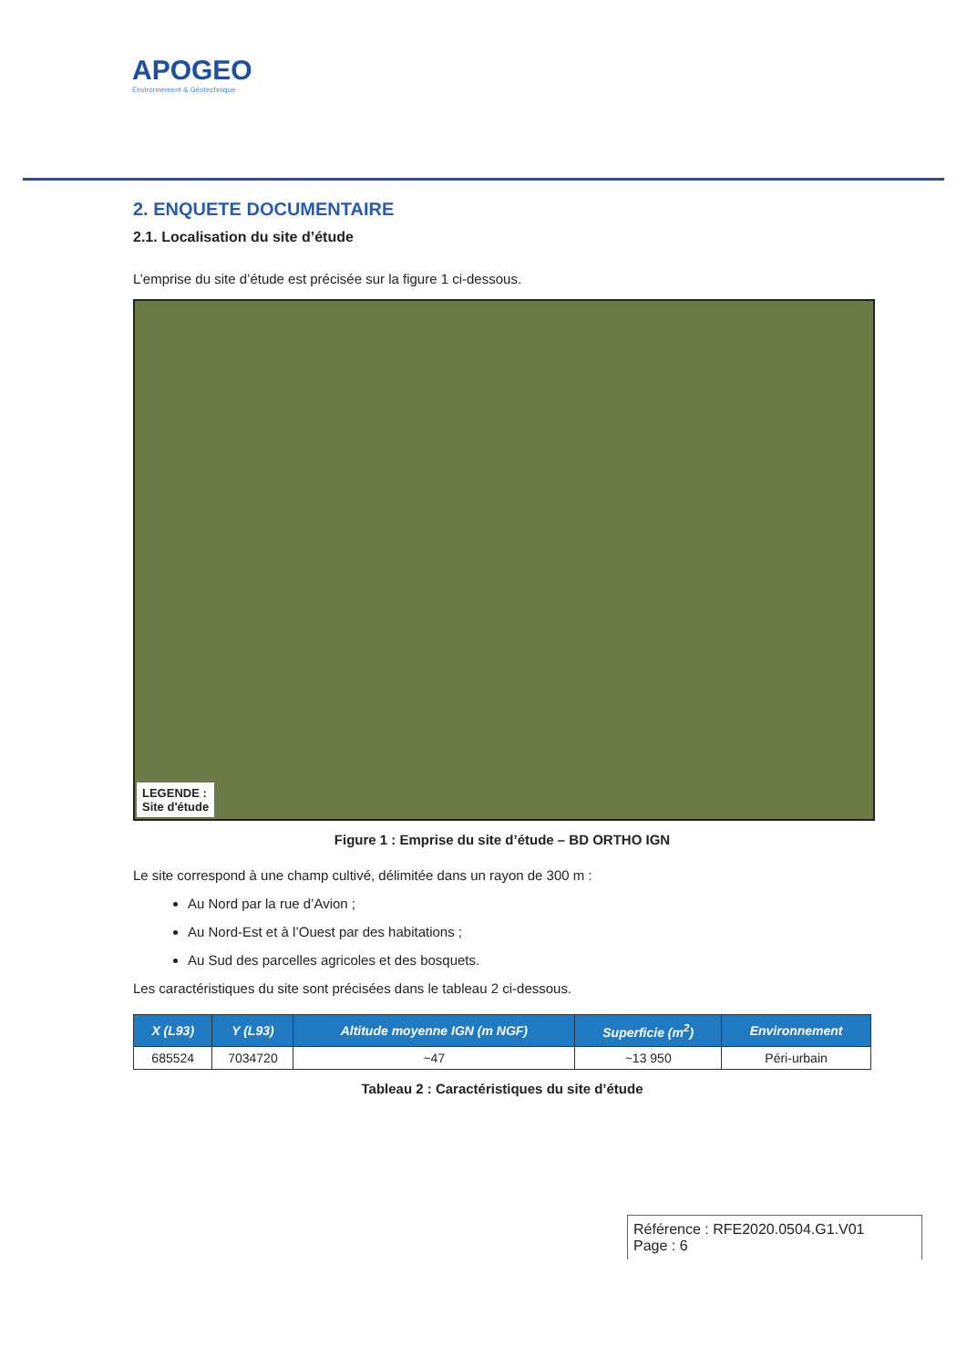APOGEO
Environnement & Géotechnique
2. ENQUETE DOCUMENTAIRE
2.1. Localisation du site d’étude
L’emprise du site d’étude est précisée sur la figure 1 ci-dessous.
LEGENDE :
Site d'étude
Figure 1 : Emprise du site d’étude – BD ORTHO IGN
Le site correspond à une champ cultivé, délimitée dans un rayon de 300 m :
Au Nord par la rue d’Avion ;
Au Nord-Est et à l’Ouest par des habitations ;
Au Sud des parcelles agricoles et des bosquets.
Les caractéristiques du site sont précisées dans le tableau 2 ci-dessous.
| X (L93) | Y (L93) | Altitude moyenne IGN (m NGF) | Superficie (m<sup>2</sup>) | Environnement |
| --- | --- | --- | --- | --- |
| 685524 | 7034720 | ~47 | ~13 950 | Péri-urbain |
Tableau 2 : Caractéristiques du site d’étude
Référence : RFE2020.0504.G1.V01
Page : 6